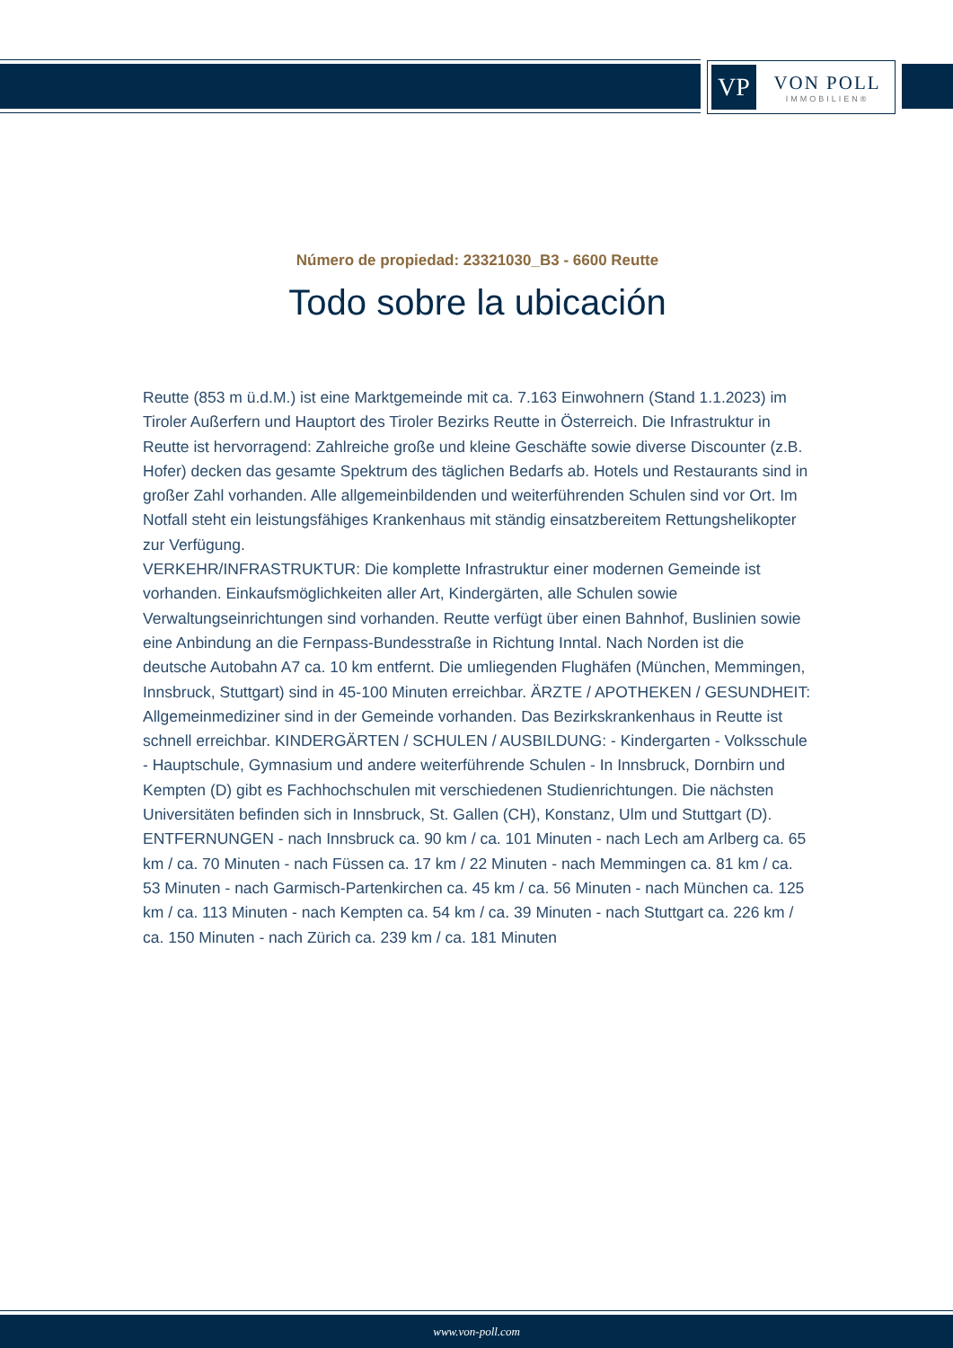VP
VON POLL
IMMOBILIEN®
Número de propiedad: 23321030_B3 - 6600 Reutte
Todo sobre la ubicación
Reutte (853 m ü.d.M.) ist eine Marktgemeinde mit ca. 7.163 Einwohnern (Stand 1.1.2023) im Tiroler Außerfern und Hauptort des Tiroler Bezirks Reutte in Österreich. Die Infrastruktur in Reutte ist hervorragend: Zahlreiche große und kleine Geschäfte sowie diverse Discounter (z.B. Hofer) decken das gesamte Spektrum des täglichen Bedarfs ab. Hotels und Restaurants sind in großer Zahl vorhanden. Alle allgemeinbildenden und weiterführenden Schulen sind vor Ort. Im Notfall steht ein leistungsfähiges Krankenhaus mit ständig einsatzbereitem Rettungshelikopter zur Verfügung.
VERKEHR/INFRASTRUKTUR: Die komplette Infrastruktur einer modernen Gemeinde ist vorhanden. Einkaufsmöglichkeiten aller Art, Kindergärten, alle Schulen sowie Verwaltungseinrichtungen sind vorhanden. Reutte verfügt über einen Bahnhof, Buslinien sowie eine Anbindung an die Fernpass-Bundesstraße in Richtung Inntal. Nach Norden ist die deutsche Autobahn A7 ca. 10 km entfernt. Die umliegenden Flughäfen (München, Memmingen, Innsbruck, Stuttgart) sind in 45-100 Minuten erreichbar. ÄRZTE / APOTHEKEN / GESUNDHEIT: Allgemeinmediziner sind in der Gemeinde vorhanden. Das Bezirkskrankenhaus in Reutte ist schnell erreichbar. KINDERGÄRTEN / SCHULEN / AUSBILDUNG: - Kindergarten - Volksschule - Hauptschule, Gymnasium und andere weiterführende Schulen - In Innsbruck, Dornbirn und Kempten (D) gibt es Fachhochschulen mit verschiedenen Studienrichtungen. Die nächsten Universitäten befinden sich in Innsbruck, St. Gallen (CH), Konstanz, Ulm und Stuttgart (D). ENTFERNUNGEN - nach Innsbruck ca. 90 km / ca. 101 Minuten - nach Lech am Arlberg ca. 65 km / ca. 70 Minuten - nach Füssen ca. 17 km / 22 Minuten - nach Memmingen ca. 81 km / ca. 53 Minuten - nach Garmisch-Partenkirchen ca. 45 km / ca. 56 Minuten - nach München ca. 125 km / ca. 113 Minuten - nach Kempten ca. 54 km / ca. 39 Minuten - nach Stuttgart ca. 226 km / ca. 150 Minuten - nach Zürich ca. 239 km / ca. 181 Minuten
www.von-poll.com